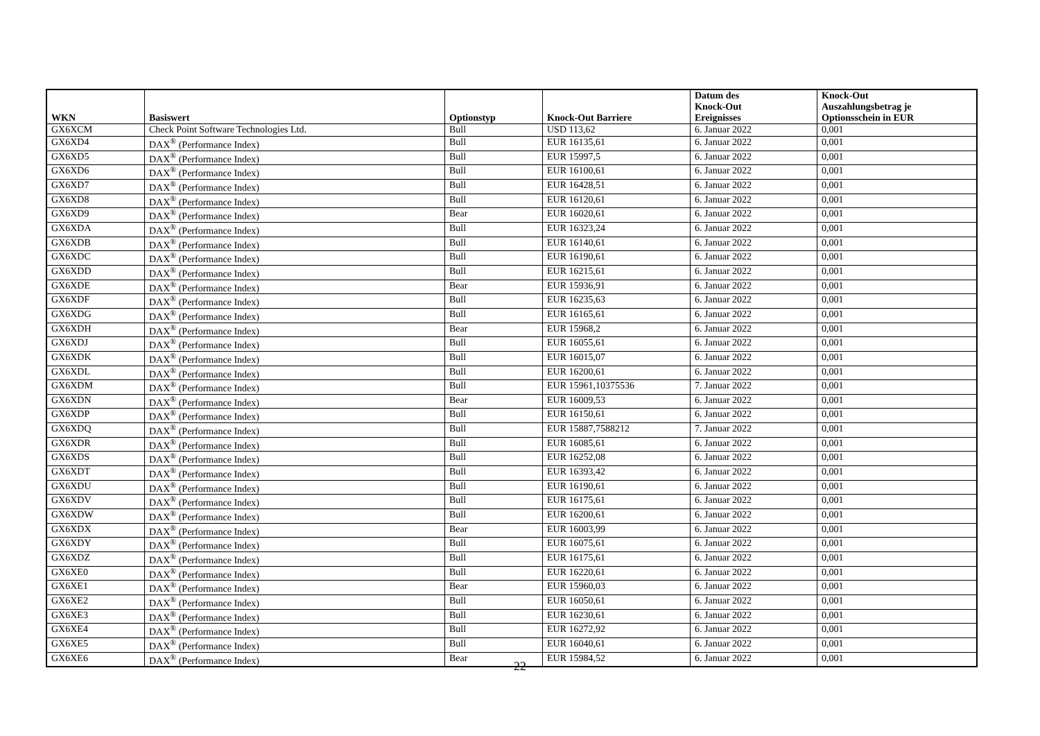| WKN | Basiswert | Optionstyp | Knock-Out Barriere | Datum des Knock-Out Ereignisses | Knock-Out Auszahlungsbetrag je Optionsschein in EUR |
| --- | --- | --- | --- | --- | --- |
| GX6XCM | Check Point Software Technologies Ltd. | Bull | USD 113,62 | 6. Januar 2022 | 0,001 |
| GX6XD4 | DAX<sup>®</sup> (Performance Index) | Bull | EUR 16135,61 | 6. Januar 2022 | 0,001 |
| GX6XD5 | DAX<sup>®</sup> (Performance Index) | Bull | EUR 15997,5 | 6. Januar 2022 | 0,001 |
| GX6XD6 | DAX<sup>®</sup> (Performance Index) | Bull | EUR 16100,61 | 6. Januar 2022 | 0,001 |
| GX6XD7 | DAX<sup>®</sup> (Performance Index) | Bull | EUR 16428,51 | 6. Januar 2022 | 0,001 |
| GX6XD8 | DAX<sup>®</sup> (Performance Index) | Bull | EUR 16120,61 | 6. Januar 2022 | 0,001 |
| GX6XD9 | DAX<sup>®</sup> (Performance Index) | Bear | EUR 16020,61 | 6. Januar 2022 | 0,001 |
| GX6XDA | DAX<sup>®</sup> (Performance Index) | Bull | EUR 16323,24 | 6. Januar 2022 | 0,001 |
| GX6XDB | DAX<sup>®</sup> (Performance Index) | Bull | EUR 16140,61 | 6. Januar 2022 | 0,001 |
| GX6XDC | DAX<sup>®</sup> (Performance Index) | Bull | EUR 16190,61 | 6. Januar 2022 | 0,001 |
| GX6XDD | DAX<sup>®</sup> (Performance Index) | Bull | EUR 16215,61 | 6. Januar 2022 | 0,001 |
| GX6XDE | DAX<sup>®</sup> (Performance Index) | Bear | EUR 15936,91 | 6. Januar 2022 | 0,001 |
| GX6XDF | DAX<sup>®</sup> (Performance Index) | Bull | EUR 16235,63 | 6. Januar 2022 | 0,001 |
| GX6XDG | DAX<sup>®</sup> (Performance Index) | Bull | EUR 16165,61 | 6. Januar 2022 | 0,001 |
| GX6XDH | DAX<sup>®</sup> (Performance Index) | Bear | EUR 15968,2 | 6. Januar 2022 | 0,001 |
| GX6XDJ | DAX<sup>®</sup> (Performance Index) | Bull | EUR 16055,61 | 6. Januar 2022 | 0,001 |
| GX6XDK | DAX<sup>®</sup> (Performance Index) | Bull | EUR 16015,07 | 6. Januar 2022 | 0,001 |
| GX6XDL | DAX<sup>®</sup> (Performance Index) | Bull | EUR 16200,61 | 6. Januar 2022 | 0,001 |
| GX6XDM | DAX<sup>®</sup> (Performance Index) | Bull | EUR 15961,10375536 | 7. Januar 2022 | 0,001 |
| GX6XDN | DAX<sup>®</sup> (Performance Index) | Bear | EUR 16009,53 | 6. Januar 2022 | 0,001 |
| GX6XDP | DAX<sup>®</sup> (Performance Index) | Bull | EUR 16150,61 | 6. Januar 2022 | 0,001 |
| GX6XDQ | DAX<sup>®</sup> (Performance Index) | Bull | EUR 15887,7588212 | 7. Januar 2022 | 0,001 |
| GX6XDR | DAX<sup>®</sup> (Performance Index) | Bull | EUR 16085,61 | 6. Januar 2022 | 0,001 |
| GX6XDS | DAX<sup>®</sup> (Performance Index) | Bull | EUR 16252,08 | 6. Januar 2022 | 0,001 |
| GX6XDT | DAX<sup>®</sup> (Performance Index) | Bull | EUR 16393,42 | 6. Januar 2022 | 0,001 |
| GX6XDU | DAX<sup>®</sup> (Performance Index) | Bull | EUR 16190,61 | 6. Januar 2022 | 0,001 |
| GX6XDV | DAX<sup>®</sup> (Performance Index) | Bull | EUR 16175,61 | 6. Januar 2022 | 0,001 |
| GX6XDW | DAX<sup>®</sup> (Performance Index) | Bull | EUR 16200,61 | 6. Januar 2022 | 0,001 |
| GX6XDX | DAX<sup>®</sup> (Performance Index) | Bear | EUR 16003,99 | 6. Januar 2022 | 0,001 |
| GX6XDY | DAX<sup>®</sup> (Performance Index) | Bull | EUR 16075,61 | 6. Januar 2022 | 0,001 |
| GX6XDZ | DAX<sup>®</sup> (Performance Index) | Bull | EUR 16175,61 | 6. Januar 2022 | 0,001 |
| GX6XE0 | DAX<sup>®</sup> (Performance Index) | Bull | EUR 16220,61 | 6. Januar 2022 | 0,001 |
| GX6XE1 | DAX<sup>®</sup> (Performance Index) | Bear | EUR 15960,03 | 6. Januar 2022 | 0,001 |
| GX6XE2 | DAX<sup>®</sup> (Performance Index) | Bull | EUR 16050,61 | 6. Januar 2022 | 0,001 |
| GX6XE3 | DAX<sup>®</sup> (Performance Index) | Bull | EUR 16230,61 | 6. Januar 2022 | 0,001 |
| GX6XE4 | DAX<sup>®</sup> (Performance Index) | Bull | EUR 16272,92 | 6. Januar 2022 | 0,001 |
| GX6XE5 | DAX<sup>®</sup> (Performance Index) | Bull | EUR 16040,61 | 6. Januar 2022 | 0,001 |
| GX6XE6 | DAX<sup>®</sup> (Performance Index) | Bear | EUR 15984,52 | 6. Januar 2022 | 0,001 |
22